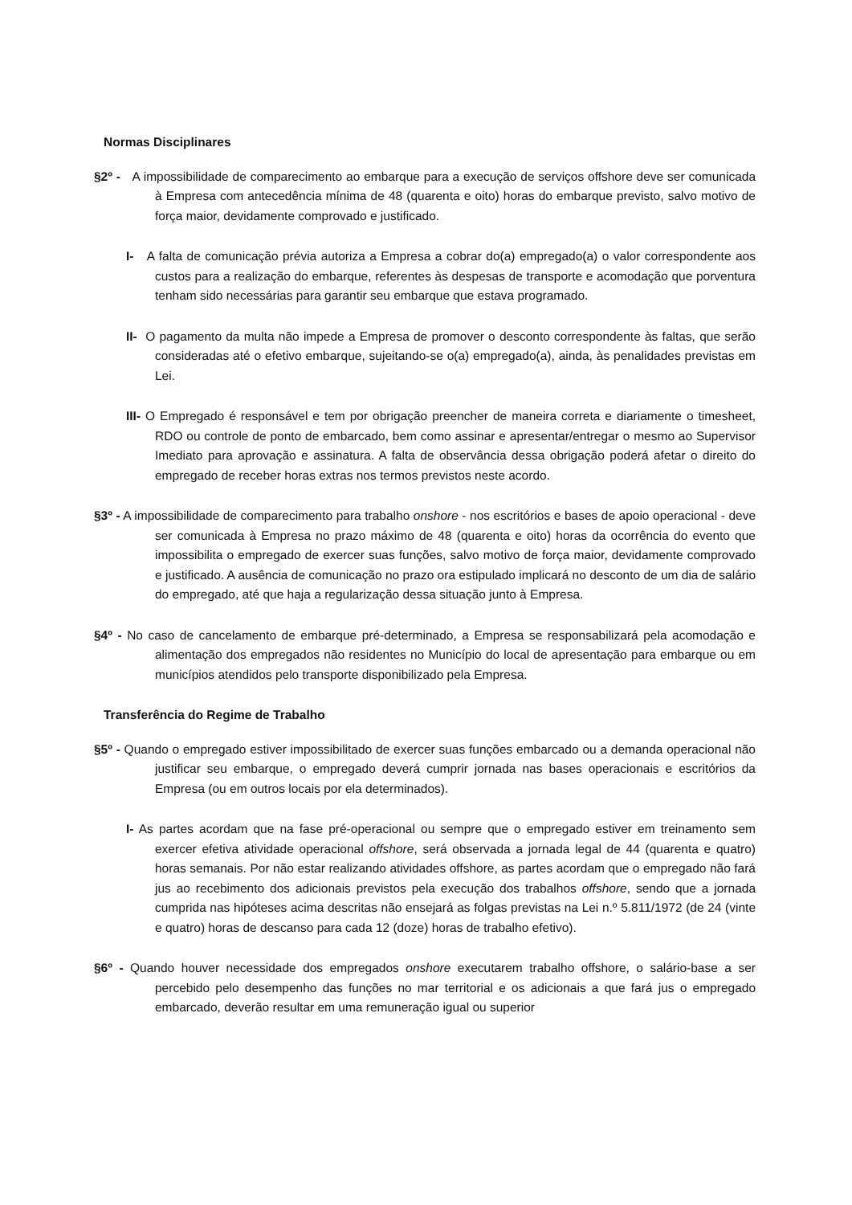Normas Disciplinares
§2º - A impossibilidade de comparecimento ao embarque para a execução de serviços offshore deve ser comunicada à Empresa com antecedência mínima de 48 (quarenta e oito) horas do embarque previsto, salvo motivo de força maior, devidamente comprovado e justificado.
I- A falta de comunicação prévia autoriza a Empresa a cobrar do(a) empregado(a) o valor correspondente aos custos para a realização do embarque, referentes às despesas de transporte e acomodação que porventura tenham sido necessárias para garantir seu embarque que estava programado.
II- O pagamento da multa não impede a Empresa de promover o desconto correspondente às faltas, que serão consideradas até o efetivo embarque, sujeitando-se o(a) empregado(a), ainda, às penalidades previstas em Lei.
III- O Empregado é responsável e tem por obrigação preencher de maneira correta e diariamente o timesheet, RDO ou controle de ponto de embarcado, bem como assinar e apresentar/entregar o mesmo ao Supervisor Imediato para aprovação e assinatura. A falta de observância dessa obrigação poderá afetar o direito do empregado de receber horas extras nos termos previstos neste acordo.
§3º - A impossibilidade de comparecimento para trabalho onshore - nos escritórios e bases de apoio operacional - deve ser comunicada à Empresa no prazo máximo de 48 (quarenta e oito) horas da ocorrência do evento que impossibilita o empregado de exercer suas funções, salvo motivo de força maior, devidamente comprovado e justificado. A ausência de comunicação no prazo ora estipulado implicará no desconto de um dia de salário do empregado, até que haja a regularização dessa situação junto à Empresa.
§4º - No caso de cancelamento de embarque pré-determinado, a Empresa se responsabilizará pela acomodação e alimentação dos empregados não residentes no Município do local de apresentação para embarque ou em municípios atendidos pelo transporte disponibilizado pela Empresa.
Transferência do Regime de Trabalho
§5º - Quando o empregado estiver impossibilitado de exercer suas funções embarcado ou a demanda operacional não justificar seu embarque, o empregado deverá cumprir jornada nas bases operacionais e escritórios da Empresa (ou em outros locais por ela determinados).
I- As partes acordam que na fase pré-operacional ou sempre que o empregado estiver em treinamento sem exercer efetiva atividade operacional offshore, será observada a jornada legal de 44 (quarenta e quatro) horas semanais. Por não estar realizando atividades offshore, as partes acordam que o empregado não fará jus ao recebimento dos adicionais previstos pela execução dos trabalhos offshore, sendo que a jornada cumprida nas hipóteses acima descritas não ensejará as folgas previstas na Lei n.º 5.811/1972 (de 24 (vinte e quatro) horas de descanso para cada 12 (doze) horas de trabalho efetivo).
§6º - Quando houver necessidade dos empregados onshore executarem trabalho offshore, o salário-base a ser percebido pelo desempenho das funções no mar territorial e os adicionais a que fará jus o empregado embarcado, deverão resultar em uma remuneração igual ou superior